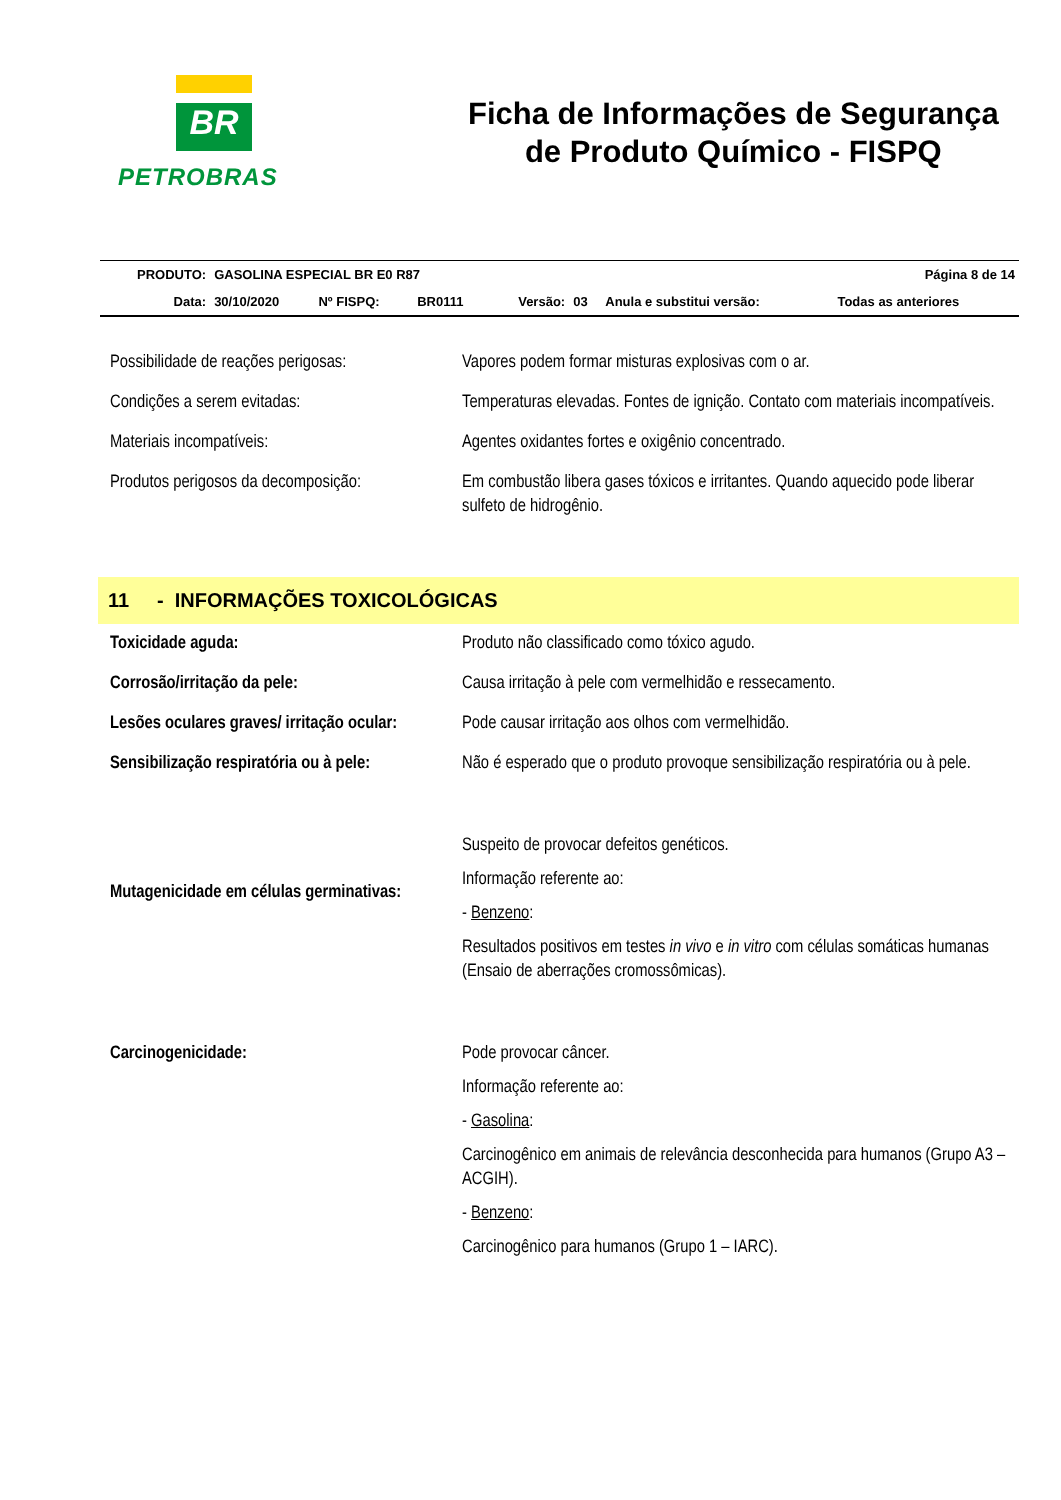BR
PETROBRAS
Ficha de Informações de Segurança
de Produto Químico - FISPQ
| PRODUTO: | GASOLINA ESPECIAL BR E0 R87 | | | | | Página 8 de 14 | |
| Data: | 30/10/2020 | Nº FISPQ: | BR0111 | Versão: | 03 | Anula e substitui versão: | Todas as anteriores |
| Possibilidade de reações perigosas: | Vapores podem formar misturas explosivas com o ar. |
| Condições a serem evitadas: | Temperaturas elevadas. Fontes de ignição. Contato com materiais incompatíveis. |
| Materiais incompatíveis: | Agentes oxidantes fortes e oxigênio concentrado. |
| Produtos perigosos da decomposição: | Em combustão libera gases tóxicos e irritantes. Quando aquecido pode liberar sulfeto de hidrogênio. |
11 - INFORMAÇÕES TOXICOLÓGICAS
| Toxicidade aguda: | Produto não classificado como tóxico agudo. |
| Corrosão/irritação da pele: | Causa irritação à pele com vermelhidão e ressecamento. |
| Lesões oculares graves/ irritação ocular: | Pode causar irritação aos olhos com vermelhidão. |
| Sensibilização respiratória ou à pele: | Não é esperado que o produto provoque sensibilização respiratória ou à pele. |
| Mutagenicidade em células germinativas: | Suspeito de provocar defeitos genéticos. Informação referente ao: - Benzeno : Resultados positivos em testes in vivo e in vitro com células somáticas humanas (Ensaio de aberrações cromossômicas). |
| Carcinogenicidade: | Pode provocar câncer. Informação referente ao: - Gasolina : Carcinogênico em animais de relevância desconhecida para humanos (Grupo A3 – ACGIH). - Benzeno : Carcinogênico para humanos (Grupo 1 – IARC). |